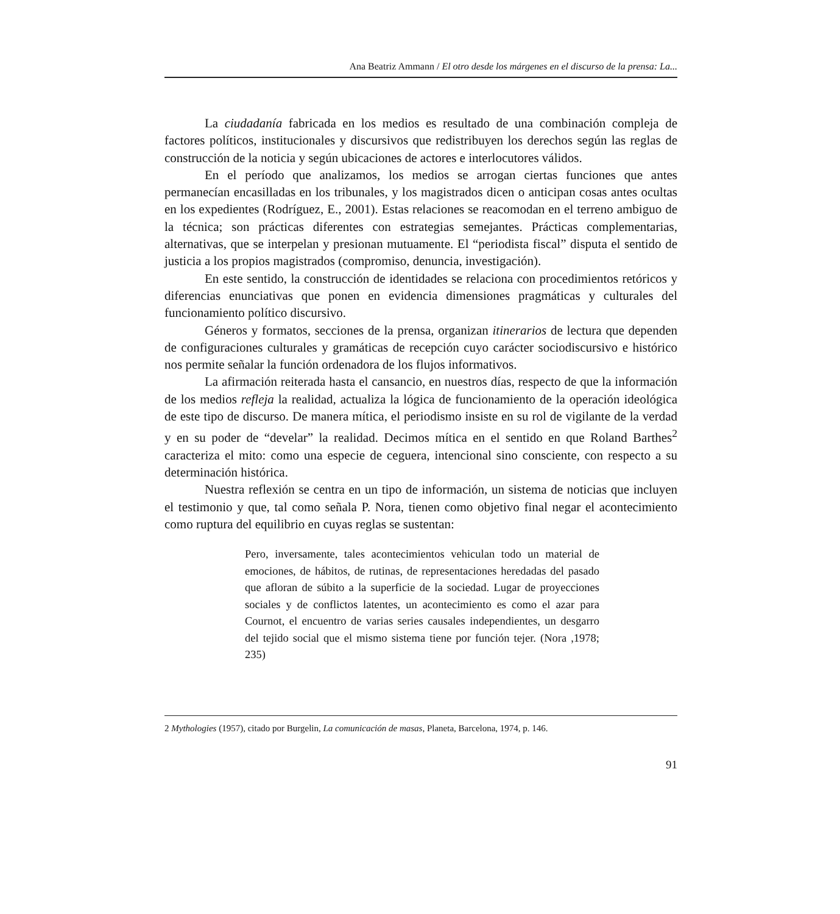Ana Beatriz Ammann / El otro desde los márgenes en el discurso de la prensa: La...
La ciudadanía fabricada en los medios es resultado de una combinación compleja de factores políticos, institucionales y discursivos que redistribuyen los derechos según las reglas de construcción de la noticia y según ubicaciones de actores e interlocutores válidos.
En el período que analizamos, los medios se arrogan ciertas funciones que antes permanecían encasilladas en los tribunales, y los magistrados dicen o anticipan cosas antes ocultas en los expedientes (Rodríguez, E., 2001). Estas relaciones se reacomodan en el terreno ambiguo de la técnica; son prácticas diferentes con estrategias semejantes. Prácticas complementarias, alternativas, que se interpelan y presionan mutuamente. El “periodista fiscal” disputa el sentido de justicia a los propios magistrados (compromiso, denuncia, investigación).
En este sentido, la construcción de identidades se relaciona con procedimientos retóricos y diferencias enunciativas que ponen en evidencia dimensiones pragmáticas y culturales del funcionamiento político discursivo.
Géneros y formatos, secciones de la prensa, organizan itinerarios de lectura que dependen de configuraciones culturales y gramáticas de recepción cuyo carácter sociodiscursivo e histórico nos permite señalar la función ordenadora de los flujos informativos.
La afirmación reiterada hasta el cansancio, en nuestros días, respecto de que la información de los medios refleja la realidad, actualiza la lógica de funcionamiento de la operación ideológica de este tipo de discurso. De manera mítica, el periodismo insiste en su rol de vigilante de la verdad y en su poder de “develar” la realidad. Decimos mítica en el sentido en que Roland Barthes<sup>2</sup> caracteriza el mito: como una especie de ceguera, intencional sino consciente, con respecto a su determinación histórica.
Nuestra reflexión se centra en un tipo de información, un sistema de noticias que incluyen el testimonio y que, tal como señala P. Nora, tienen como objetivo final negar el acontecimiento como ruptura del equilibrio en cuyas reglas se sustentan:
Pero, inversamente, tales acontecimientos vehiculan todo un material de emociones, de hábitos, de rutinas, de representaciones heredadas del pasado que afloran de súbito a la superficie de la sociedad. Lugar de proyecciones sociales y de conflictos latentes, un acontecimiento es como el azar para Cournot, el encuentro de varias series causales independientes, un desgarro del tejido social que el mismo sistema tiene por función tejer. (Nora ,1978; 235)
2 Mythologies (1957), citado por Burgelin, La comunicación de masas, Planeta, Barcelona, 1974, p. 146.
91